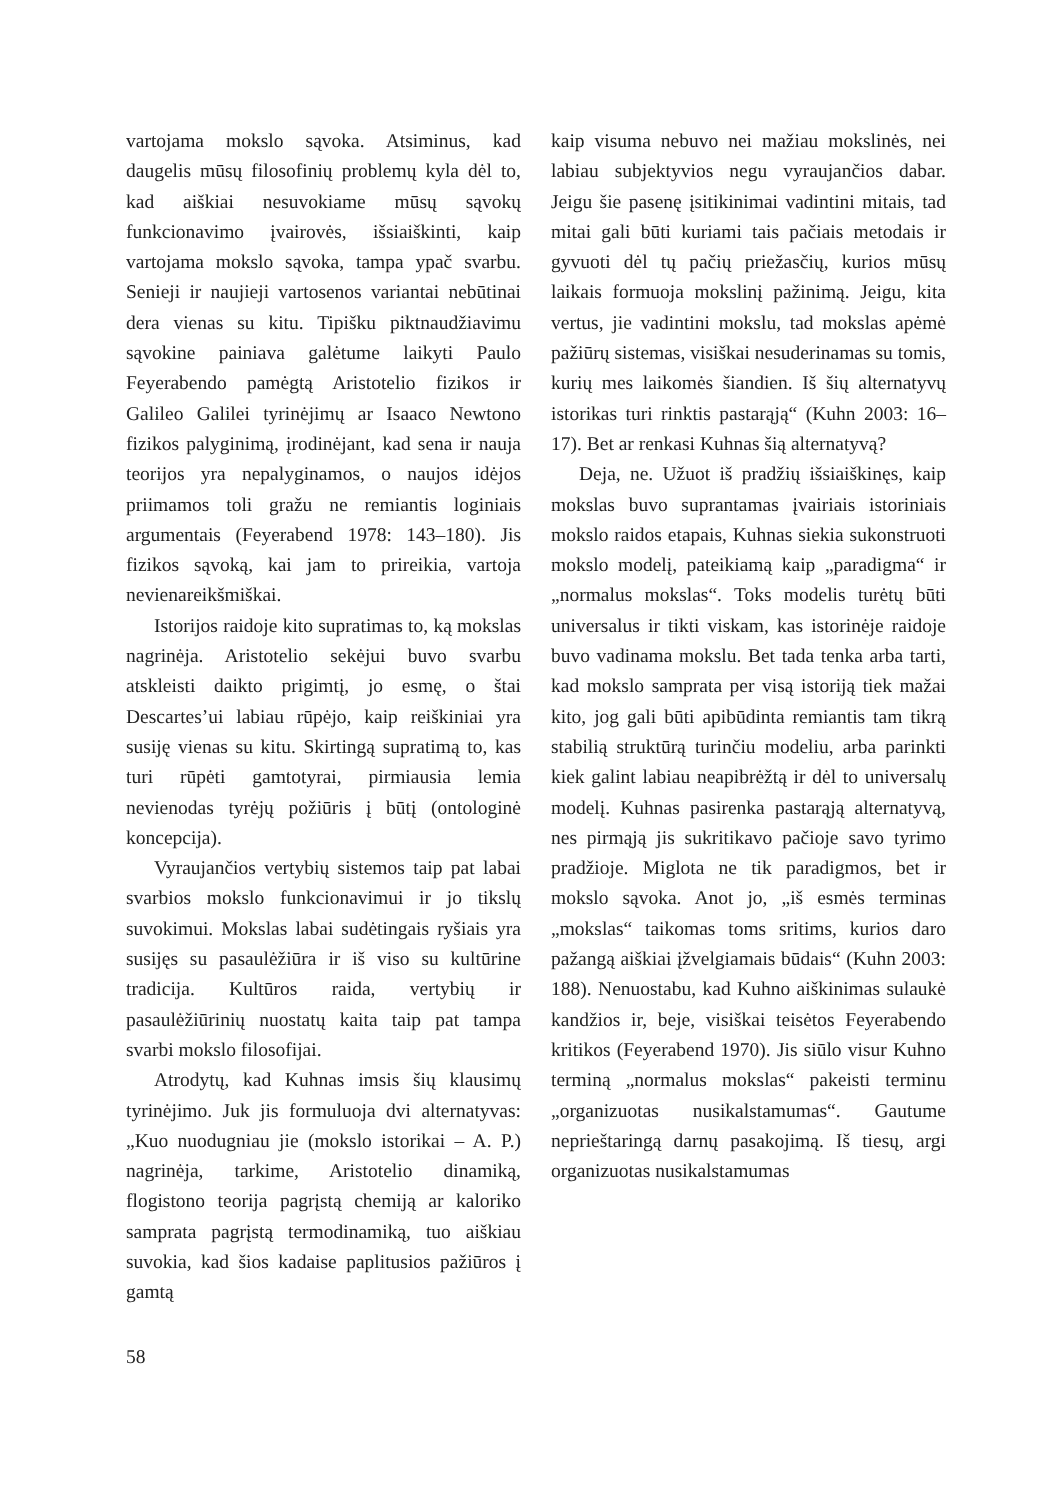vartojama mokslo sąvoka. Atsiminus, kad daugelis mūsų filosofinių problemų kyla dėl to, kad aiškiai nesuvokiame mūsų sąvokų funkcionavimo įvairovės, išsiaiškinti, kaip vartojama mokslo sąvoka, tampa ypač svarbu. Senieji ir naujieji vartosenos variantai nebūtinai dera vienas su kitu. Tipišku piktnaudžiavimu sąvokine painiava galėtume laikyti Paulo Feyerabendo pamėgtą Aristotelio fizikos ir Galileo Galilei tyrinėjimų ar Isaaco Newtono fizikos palyginimą, įrodinėjant, kad sena ir nauja teorijos yra nepalyginamos, o naujos idėjos priimamos toli gražu ne remiantis loginiais argumentais (Feyerabend 1978: 143–180). Jis fizikos sąvoką, kai jam to prireikia, vartoja nevienareikšmiškai.
Istorijos raidoje kito supratimas to, ką mokslas nagrinėja. Aristotelio sekėjui buvo svarbu atskleisti daikto prigimtį, jo esmę, o štai Descartes’ui labiau rūpėjo, kaip reiškiniai yra susiję vienas su kitu. Skirtingą supratimą to, kas turi rūpėti gamtotyrai, pirmiausia lemia nevienodas tyrėjų požiūris į būtį (ontologinė koncepcija).
Vyraujančios vertybių sistemos taip pat labai svarbios mokslo funkcionavimui ir jo tikslų suvokimui. Mokslas labai sudėtingais ryšiais yra susijęs su pasaulėžiūra ir iš viso su kultūrine tradicija. Kultūros raida, vertybių ir pasaulėžiūrinių nuostatų kaita taip pat tampa svarbi mokslo filosofijai.
Atrodytų, kad Kuhnas imsis šių klausimų tyrinėjimo. Juk jis formuluoja dvi alternatyvas: „Kuo nuodugniau jie (mokslo istorikai – A. P.) nagrinėja, tarkime, Aristotelio dinamiką, flogistono teorija pagrįstą chemiją ar kaloriko samprata pagrįstą termodinamiką, tuo aiškiau suvokia, kad šios kadaise paplitusios pažiūros į gamtą
kaip visuma nebuvo nei mažiau mokslinės, nei labiau subjektyvios negu vyraujančios dabar. Jeigu šie pasenę įsitikinimai vadintini mitais, tad mitai gali būti kuriami tais pačiais metodais ir gyvuoti dėl tų pačių priežasčių, kurios mūsų laikais formuoja mokslinį pažinimą. Jeigu, kita vertus, jie vadintini mokslu, tad mokslas apėmė pažiūrų sistemas, visiškai nesuderinamas su tomis, kurių mes laikomės šiandien. Iš šių alternatyvų istorikas turi rinktis pastarąją“ (Kuhn 2003: 16–17). Bet ar renkasi Kuhnas šią alternatyvą?
Deja, ne. Užuot iš pradžių išsiaiškinęs, kaip mokslas buvo suprantamas įvairiais istoriniais mokslo raidos etapais, Kuhnas siekia sukonstruoti mokslo modelį, pateikiamą kaip „paradigma“ ir „normalus mokslas“. Toks modelis turėtų būti universalus ir tikti viskam, kas istorinėje raidoje buvo vadinama mokslu. Bet tada tenka arba tarti, kad mokslo samprata per visą istoriją tiek mažai kito, jog gali būti apibūdinta remiantis tam tikrą stabilią struktūrą turinčiu modeliu, arba parinkti kiek galint labiau neapibrėžtą ir dėl to universalų modelį. Kuhnas pasirenka pastarąją alternatyvą, nes pirmąją jis sukritikavo pačioje savo tyrimo pradžioje. Miglota ne tik paradigmos, bet ir mokslo sąvoka. Anot jo, „iš esmės terminas „mokslas“ taikomas toms sritims, kurios daro pažangą aiškiai įžvelgiamais būdais“ (Kuhn 2003: 188). Nenuostabu, kad Kuhno aiškinimas sulaukė kandžios ir, beje, visiškai teisėtos Feyerabendo kritikos (Feyerabend 1970). Jis siūlo visur Kuhno terminą „normalus mokslas“ pakeisti terminu „organizuotas nusikalstamumas“. Gautume neprieštaringą darnų pasakojimą. Iš tiesų, argi organizuotas nusikalstamumas
58